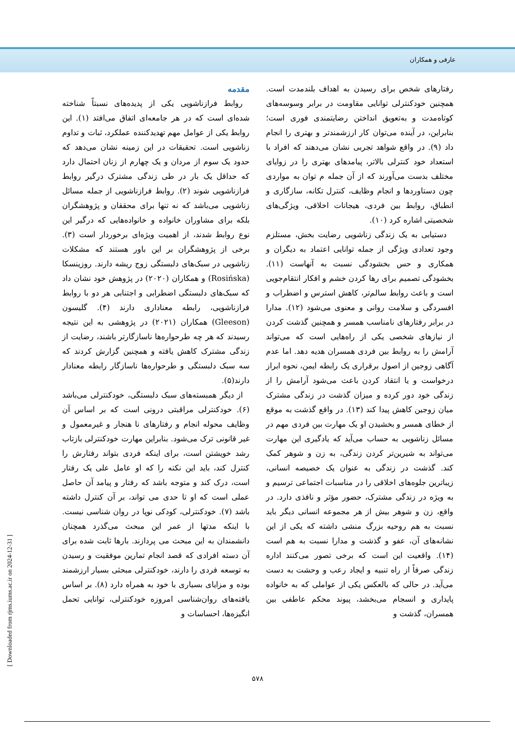عارفی و همکاران
مقدمه
روابط فرازناشویی یکی از پدیده‌های نسبتاً شناخته شده‌ای است که در هر جامعه‌ای اتفاق می‌افتد (۱). این روابط یکی از عوامل مهم تهدیدکننده عملکرد، ثبات و تداوم زناشویی است. تحقیقات در این زمینه نشان می‌دهد که حدود یک سوم از مردان و یک چهارم از زنان احتمال دارد که حداقل یک بار در طی زندگی مشترک درگیر روابط فرازناشویی شوند (۲). روابط فرازناشویی از جمله مسائل زناشویی می‌باشد که نه تنها برای محققان و پژوهشگران بلکه برای مشاوران خانواده و خانواده‌هایی که درگیر این نوع روابط شدند، از اهمیت ویژه‌ای برخوردار است (۳). برخی از پژوهشگران بر این باور هستند که مشکلات زناشویی در سبک‌های دلبستگی زوج ریشه دارند. روزینسکا (Rosińska) و همکاران (۲۰۲۰) در پژوهش خود نشان داد که سبک‌های دلبستگی اضطرابی و اجتنابی هر دو با روابط فرازناشویی، رابطه معناداری دارند (۴). گلیسون (Gleeson) همکاران (۲۰۲۱) در پژوهشی به این نتیجه رسیدند که هر چه طرحواره‌ها ناسازگارتر باشند، رضایت از زندگی مشترک کاهش یافته و همچنین گزارش کردند که سه سبک دلبستگی و طرحواره‌ها ناسازگار رابطه معنادار دارند(۵).
از دیگر همبسته‌های سبک دلبستگی، خودکنترلی می‌باشد (۶). خودکنترلی مراقبتی درونی است که بر اساس آن وظایف محوله انجام و رفتارهای نا هنجار و غیرمعمول و غیر قانونی ترک می‌شود. بنابراین مهارت خودکنترلی بازتاب رشد خویشتن است، برای اینکه فردی بتواند رفتارش را کنترل کند، باید این نکته را که او عامل علی یک رفتار است، درک کند و متوجه باشد که رفتار و پیامد آن حاصل عملی است که او تا حدی می تواند، بر آن کنترل داشته باشد (۷). خودکنترلی، کودکی نوپا در روان شناسی نیست. با اینکه مدتها از عمر این مبحث می‌گذرد همچنان دانشمندان به این مبحث می پردازند. بارها ثابت شده برای آن دسته افرادی که قصد انجام تمارین موفقیت و رسیدن به توسعه فردی را دارند، خودکنترلی مبحثی بسیار ارزشمند بوده و مزایای بسیاری با خود به همراه دارد (۸). بر اساس یافته‌های روان‌شناسی امروزه خودکنترلی، توانایی تحمل انگیزه‌ها، احساسات و
رفتارهای شخص برای رسیدن به اهداف بلندمدت است. همچنین خودکنترلی توانایی مقاومت در برابر وسوسه‌های کوتاه‌مدت و به‌تعویق انداختن رضایتمندی فوری است؛ بنابراین، در آینده می‌توان کار ارزشمندتر و بهتری را انجام داد (۹). در واقع شواهد تجربی نشان می‌دهند که افراد با استعداد خود کنترلی بالاتر، پیامدهای بهتری را در زوایای مختلف بدست می‌آورند که از آن جمله م توان به مواردی چون دستاوردها و انجام وظایف، کنترل تکانه، سازگاری و انطباق، روابط بین فردی، هیجانات اخلاقی، ویژگی‌های شخصیتی اشاره کرد (۱۰).
دستیابی به یک زندگی زناشویی رضایت بخش، مستلزم وجود تعدادی ویژگی از جمله توانایی اعتماد به دیگران و همکاری و حس بخشودگی نسبت به آنهاست (۱۱). بخشودگی تصمیم برای رها کردن خشم و افکار انتقام‌جویی است و باعث روابط سالم‌تر، کاهش استرس و اضطراب و افسردگی و سلامت روانی و معنوی می‌شود (۱۲). مدارا در برابر رفتارهای نامناسب همسر و همچنین گذشت کردن از نیازهای شخصی یکی از راه‌هایی است که می‌تواند آرامش را به روابط بین فردی همسران هدیه دهد. اما عدم آگاهی زوجین از اصول برقراری یک رابطه ایمن، نحوه ابراز درخواست و یا انتقاد کردن باعث می‌شود آرامش را از زندگی خود دور کرده و میزان گذشت در زندگی مشترک میان زوجین کاهش پیدا کند (۱۳). در واقع گذشت به موقع از خطای همسر و بخشیدن او یک مهارت بین فردی مهم در مسائل زناشویی به حساب می‌آید که یادگیری این مهارت می‌تواند به شیرین‌تر کردن زندگی، به زن و شوهر کمک کند. گذشت در زندگی به عنوان یک خصیصه انسانی، زیباترین جلوه‌های اخلاقی را در مناسبات اجتماعی ترسیم و به ویژه در زندگی مشترک، حضور مؤثر و نافذی دارد. در واقع، زن و شوهر بیش از هر مجموعه انسانی دیگر باید نسبت به هم روحیه بزرگ منشی داشته که یکی از این نشانه‌های آن، عفو و گذشت و مدارا نسبت به هم است (۱۴). واقعیت این است که برخی تصور می‌کنند اداره زندگی صرفاً از راه تنبیه و ایجاد رعب و وحشت به دست می‌آید. در حالی که بالعکس یکی از عواملی که به خانواده پایداری و انسجام می‌بخشد، پیوند محکم عاطفی بین همسران، گذشت و
۵۷۸
[ Downloaded from rjms.iums.ac.ir on 2024-12-31 ]